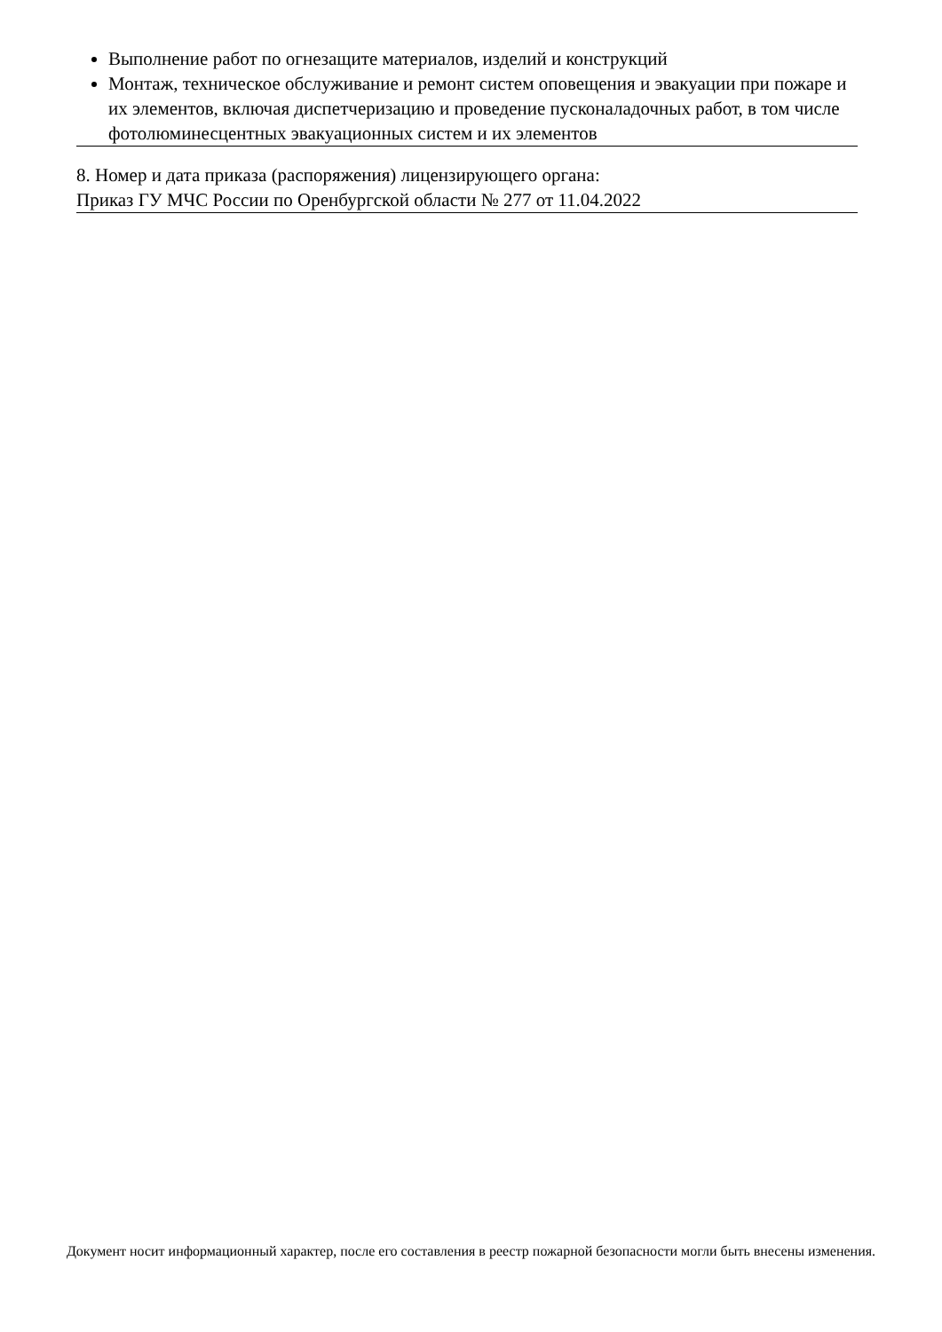Выполнение работ по огнезащите материалов, изделий и конструкций
Монтаж, техническое обслуживание и ремонт систем оповещения и эвакуации при пожаре и их элементов, включая диспетчеризацию и проведение пусконаладочных работ, в том числе фотолюминесцентных эвакуационных систем и их элементов
8. Номер и дата приказа (распоряжения) лицензирующего органа:
Приказ ГУ МЧС России по Оренбургской области № 277 от 11.04.2022
Документ носит информационный характер, после его составления в реестр пожарной безопасности могли быть внесены изменения.